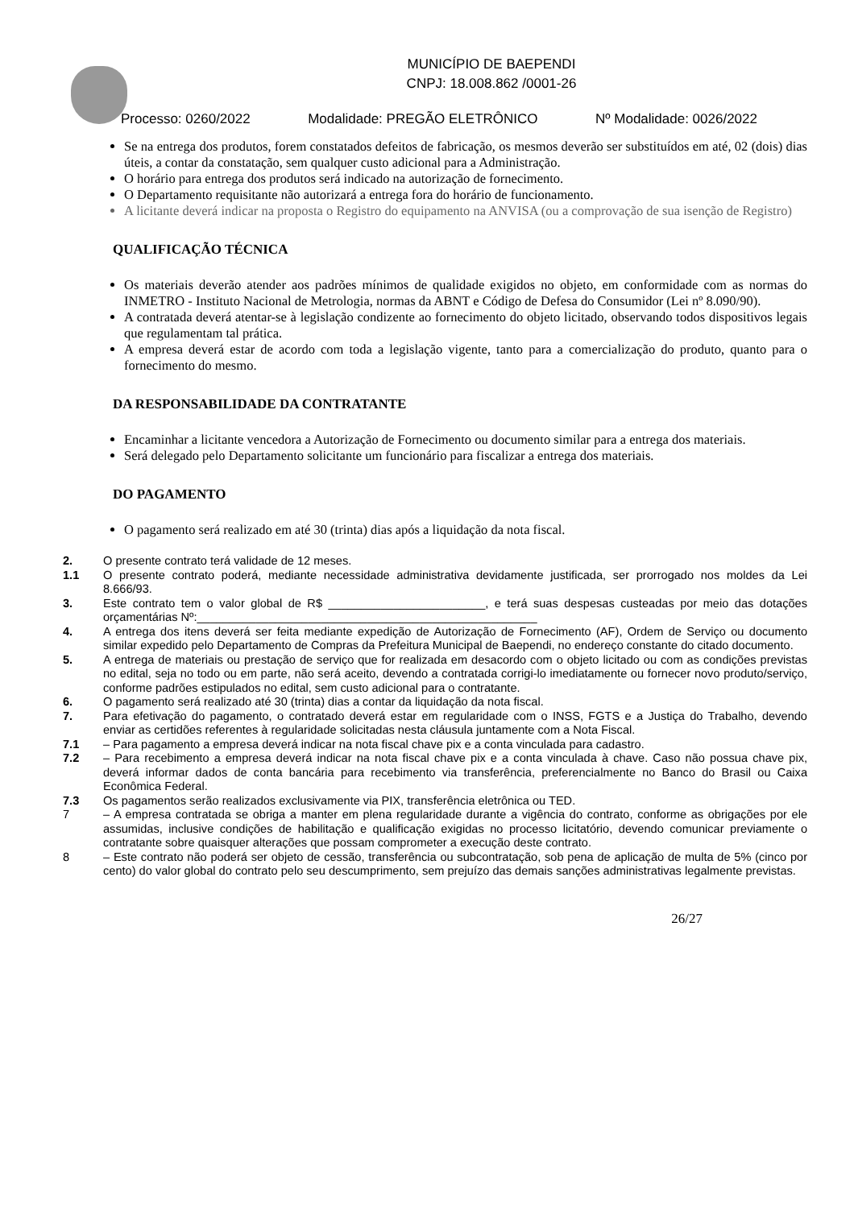MUNICÍPIO DE BAEPENDI
CNPJ: 18.008.862 /0001-26
Processo: 0260/2022 Modalidade: PREGÃO ELETRÔNICO Nº Modalidade: 0026/2022
Se na entrega dos produtos, forem constatados defeitos de fabricação, os mesmos deverão ser substituídos em até, 02 (dois) dias úteis, a contar da constatação, sem qualquer custo adicional para a Administração.
O horário para entrega dos produtos será indicado na autorização de fornecimento.
O Departamento requisitante não autorizará a entrega fora do horário de funcionamento.
A licitante deverá indicar na proposta o Registro do equipamento na ANVISA (ou a comprovação de sua isenção de Registro)
QUALIFICAÇÃO TÉCNICA
Os materiais deverão atender aos padrões mínimos de qualidade exigidos no objeto, em conformidade com as normas do INMETRO - Instituto Nacional de Metrologia, normas da ABNT e Código de Defesa do Consumidor (Lei nº 8.090/90).
A contratada deverá atentar-se à legislação condizente ao fornecimento do objeto licitado, observando todos dispositivos legais que regulamentam tal prática.
A empresa deverá estar de acordo com toda a legislação vigente, tanto para a comercialização do produto, quanto para o fornecimento do mesmo.
DA RESPONSABILIDADE DA CONTRATANTE
Encaminhar a licitante vencedora a Autorização de Fornecimento ou documento similar para a entrega dos materiais.
Será delegado pelo Departamento solicitante um funcionário para fiscalizar a entrega dos materiais.
DO PAGAMENTO
O pagamento será realizado em até 30 (trinta) dias após a liquidação da nota fiscal.
2. O presente contrato terá validade de 12 meses.
1.1 O presente contrato poderá, mediante necessidade administrativa devidamente justificada, ser prorrogado nos moldes da Lei 8.666/93.
3. Este contrato tem o valor global de R$ ________________________, e terá suas despesas custeadas por meio das dotações orçamentárias Nº:____________________________________________________
4. A entrega dos itens deverá ser feita mediante expedição de Autorização de Fornecimento (AF), Ordem de Serviço ou documento similar expedido pelo Departamento de Compras da Prefeitura Municipal de Baependi, no endereço constante do citado documento.
5. A entrega de materiais ou prestação de serviço que for realizada em desacordo com o objeto licitado ou com as condições previstas no edital, seja no todo ou em parte, não será aceito, devendo a contratada corrigi-lo imediatamente ou fornecer novo produto/serviço, conforme padrões estipulados no edital, sem custo adicional para o contratante.
6. O pagamento será realizado até 30 (trinta) dias a contar da liquidação da nota fiscal.
7. Para efetivação do pagamento, o contratado deverá estar em regularidade com o INSS, FGTS e a Justiça do Trabalho, devendo enviar as certidões referentes à regularidade solicitadas nesta cláusula juntamente com a Nota Fiscal.
7.1 – Para pagamento a empresa deverá indicar na nota fiscal chave pix e a conta vinculada para cadastro.
7.2 – Para recebimento a empresa deverá indicar na nota fiscal chave pix e a conta vinculada à chave. Caso não possua chave pix, deverá informar dados de conta bancária para recebimento via transferência, preferencialmente no Banco do Brasil ou Caixa Econômica Federal.
7.3 Os pagamentos serão realizados exclusivamente via PIX, transferência eletrônica ou TED.
7 – A empresa contratada se obriga a manter em plena regularidade durante a vigência do contrato, conforme as obrigações por ele assumidas, inclusive condições de habilitação e qualificação exigidas no processo licitatório, devendo comunicar previamente o contratante sobre quaisquer alterações que possam comprometer a execução deste contrato.
8 – Este contrato não poderá ser objeto de cessão, transferência ou subcontratação, sob pena de aplicação de multa de 5% (cinco por cento) do valor global do contrato pelo seu descumprimento, sem prejuízo das demais sanções administrativas legalmente previstas.
26/27